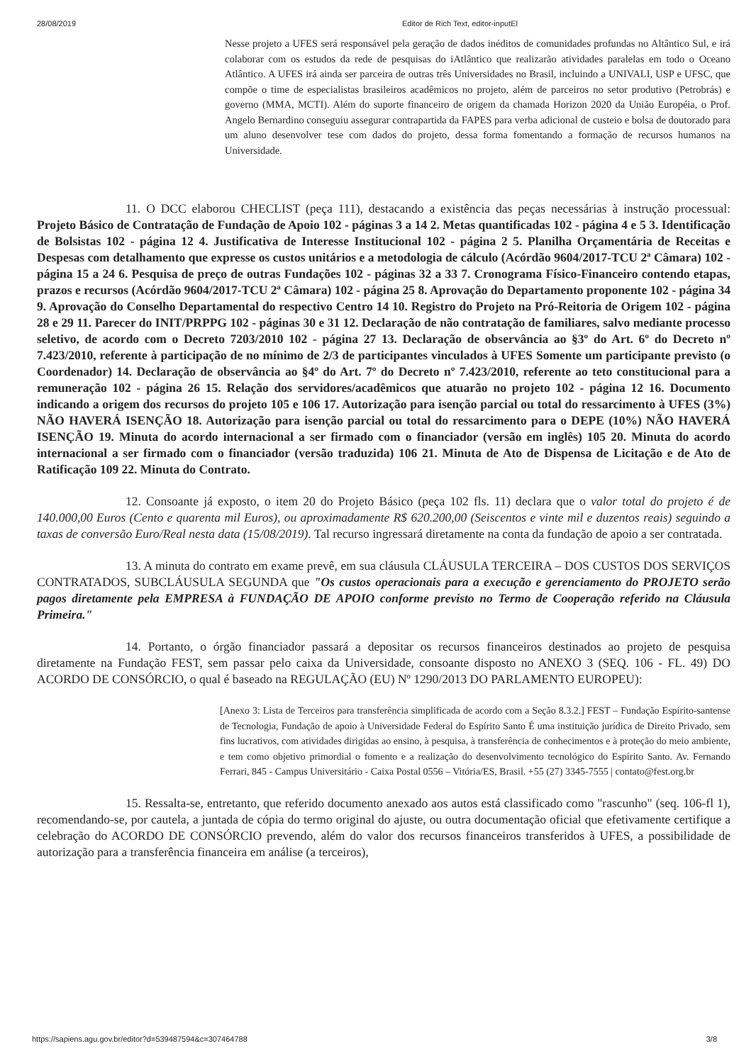28/08/2019 Editor de Rich Text, editor-inputEl
Nesse projeto a UFES será responsável pela geração de dados inéditos de comunidades profundas no Altântico Sul, e irá colaborar com os estudos da rede de pesquisas do iAtlântico que realizarão atividades paralelas em todo o Oceano Atlântico. A UFES irá ainda ser parceira de outras três Universidades no Brasil, incluindo a UNIVALI, USP e UFSC, que compõe o time de especialistas brasileiros acadêmicos no projeto, além de parceiros no setor produtivo (Petrobrás) e governo (MMA, MCTI). Além do suporte financeiro de origem da chamada Horizon 2020 da União Européia, o Prof. Angelo Bernardino conseguiu assegurar contrapartida da FAPES para verba adicional de custeio e bolsa de doutorado para um aluno desenvolver tese com dados do projeto, dessa forma fomentando a formação de recursos humanos na Universidade.
11. O DCC elaborou CHECLIST (peça 111), destacando a existência das peças necessárias à instrução processual: Projeto Básico de Contratação de Fundação de Apoio 102 - páginas 3 a 14 2. Metas quantificadas 102 - página 4 e 5 3. Identificação de Bolsistas 102 - página 12 4. Justificativa de Interesse Institucional 102 - página 2 5. Planilha Orçamentária de Receitas e Despesas com detalhamento que expresse os custos unitários e a metodologia de cálculo (Acórdão 9604/2017-TCU 2ª Câmara) 102 - página 15 a 24 6. Pesquisa de preço de outras Fundações 102 - páginas 32 a 33 7. Cronograma Físico-Financeiro contendo etapas, prazos e recursos (Acórdão 9604/2017-TCU 2ª Câmara) 102 - página 25 8. Aprovação do Departamento proponente 102 - página 34 9. Aprovação do Conselho Departamental do respectivo Centro 14 10. Registro do Projeto na Pró-Reitoria de Origem 102 - página 28 e 29 11. Parecer do INIT/PRPPG 102 - páginas 30 e 31 12. Declaração de não contratação de familiares, salvo mediante processo seletivo, de acordo com o Decreto 7203/2010 102 - página 27 13. Declaração de observância ao §3º do Art. 6º do Decreto nº 7.423/2010, referente à participação de no mínimo de 2/3 de participantes vinculados à UFES Somente um participante previsto (o Coordenador) 14. Declaração de observância ao §4º do Art. 7º do Decreto nº 7.423/2010, referente ao teto constitucional para a remuneração 102 - página 26 15. Relação dos servidores/acadêmicos que atuarão no projeto 102 - página 12 16. Documento indicando a origem dos recursos do projeto 105 e 106 17. Autorização para isenção parcial ou total do ressarcimento à UFES (3%) NÃO HAVERÁ ISENÇÃO 18. Autorização para isenção parcial ou total do ressarcimento para o DEPE (10%) NÃO HAVERÁ ISENÇÃO 19. Minuta do acordo internacional a ser firmado com o financiador (versão em inglês) 105 20. Minuta do acordo internacional a ser firmado com o financiador (versão traduzida) 106 21. Minuta de Ato de Dispensa de Licitação e de Ato de Ratificação 109 22. Minuta do Contrato.
12. Consoante já exposto, o item 20 do Projeto Básico (peça 102 fls. 11) declara que o valor total do projeto é de 140.000,00 Euros (Cento e quarenta mil Euros), ou aproximadamente R$ 620.200,00 (Seiscentos e vinte mil e duzentos reais) seguindo a taxas de conversão Euro/Real nesta data (15/08/2019). Tal recurso ingressará diretamente na conta da fundação de apoio a ser contratada.
13. A minuta do contrato em exame prevê, em sua cláusula CLÁUSULA TERCEIRA – DOS CUSTOS DOS SERVIÇOS CONTRATADOS, SUBCLÁUSULA SEGUNDA que "Os custos operacionais para a execução e gerenciamento do PROJETO serão pagos diretamente pela EMPRESA à FUNDAÇÃO DE APOIO conforme previsto no Termo de Cooperação referido na Cláusula Primeira."
14. Portanto, o órgão financiador passará a depositar os recursos financeiros destinados ao projeto de pesquisa diretamente na Fundação FEST, sem passar pelo caixa da Universidade, consoante disposto no ANEXO 3 (SEQ. 106 - FL. 49) DO ACORDO DE CONSÓRCIO, o qual é baseado na REGULAÇÃO (EU) Nº 1290/2013 DO PARLAMENTO EUROPEU):
[Anexo 3: Lista de Terceiros para transferência simplificada de acordo com a Seção 8.3.2.] FEST – Fundação Espírito-santense de Tecnologia, Fundação de apoio à Universidade Federal do Espírito Santo É uma instituição jurídica de Direito Privado, sem fins lucrativos, com atividades dirigidas ao ensino, à pesquisa, à transferência de conhecimentos e à proteção do meio ambiente, e tem como objetivo primordial o fomento e a realização do desenvolvimento tecnológico do Espírito Santo. Av. Fernando Ferrari, 845 - Campus Universitário - Caixa Postal 0556 – Vitória/ES, Brasil. +55 (27) 3345-7555 | contato@fest.org.br
15. Ressalta-se, entretanto, que referido documento anexado aos autos está classificado como "rascunho" (seq. 106-fl 1), recomendando-se, por cautela, a juntada de cópia do termo original do ajuste, ou outra documentação oficial que efetivamente certifique a celebração do ACORDO DE CONSÓRCIO prevendo, além do valor dos recursos financeiros transferidos à UFES, a possibilidade de autorização para a transferência financeira em análise (a terceiros),
https://sapiens.agu.gov.br/editor?d=539487594&c=307464788 3/8